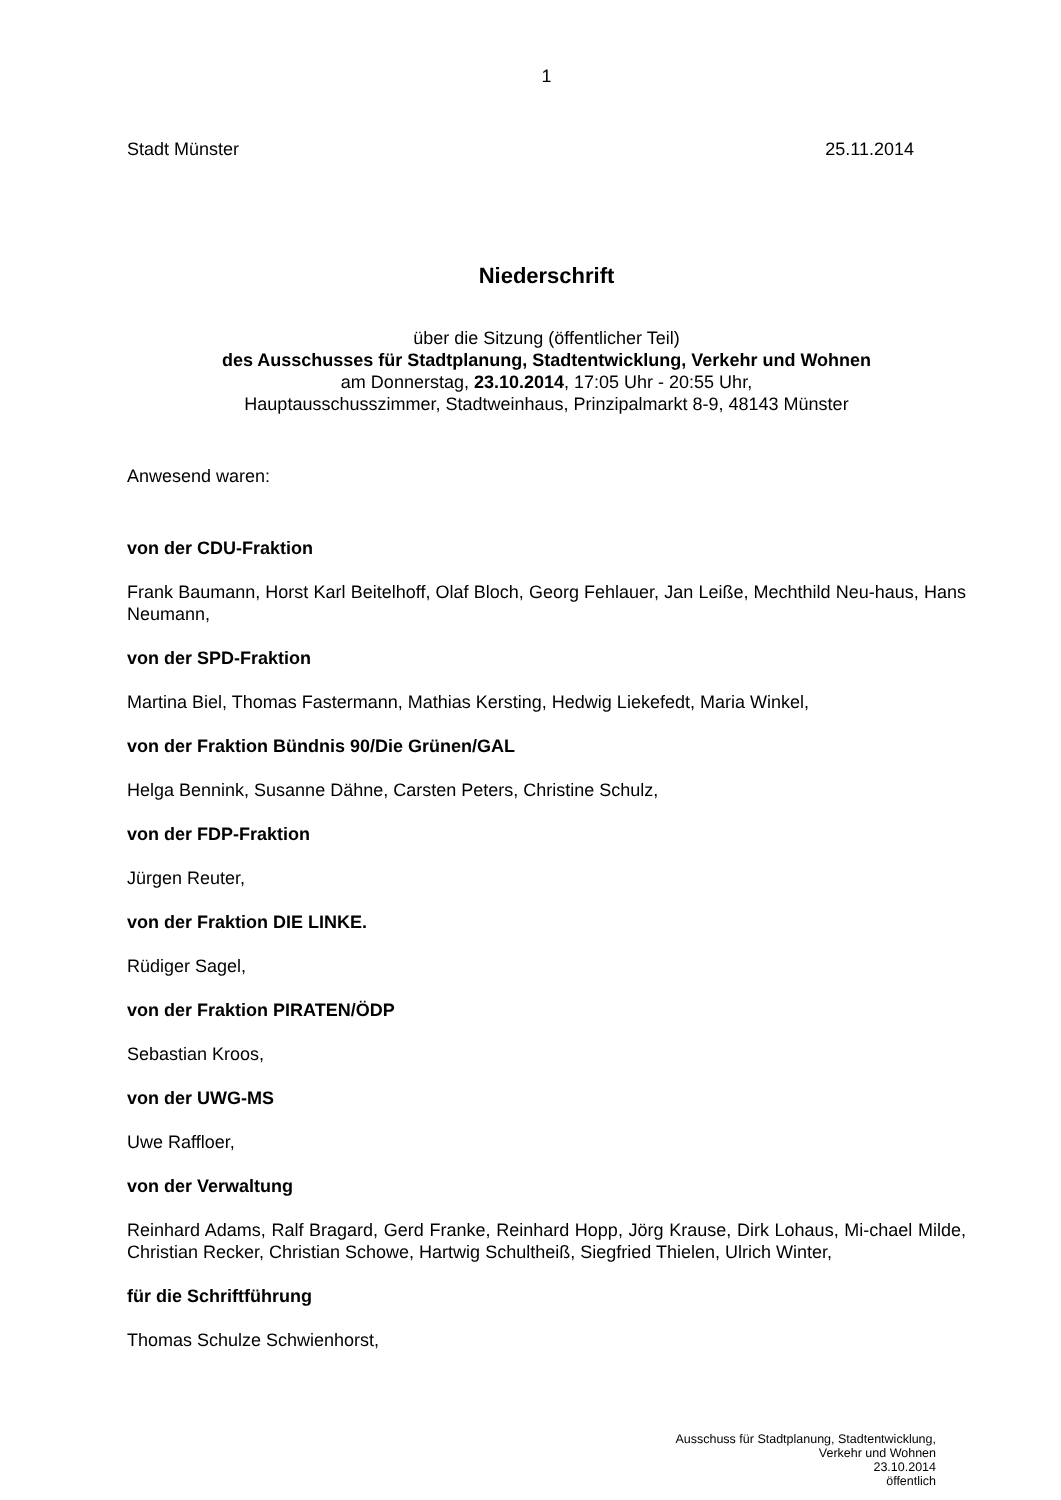1
Stadt Münster 25.11.2014
Niederschrift
über die Sitzung (öffentlicher Teil)
des Ausschusses für Stadtplanung, Stadtentwicklung, Verkehr und Wohnen
am Donnerstag, 23.10.2014, 17:05 Uhr - 20:55 Uhr,
Hauptausschusszimmer, Stadtweinhaus, Prinzipalmarkt 8-9, 48143 Münster
Anwesend waren:
von der CDU-Fraktion
Frank Baumann, Horst Karl Beitelhoff, Olaf Bloch, Georg Fehlauer, Jan Leiße, Mechthild Neu-haus, Hans Neumann,
von der SPD-Fraktion
Martina Biel, Thomas Fastermann, Mathias Kersting, Hedwig Liekefedt, Maria Winkel,
von der Fraktion Bündnis 90/Die Grünen/GAL
Helga Bennink, Susanne Dähne, Carsten Peters, Christine Schulz,
von der FDP-Fraktion
Jürgen Reuter,
von der Fraktion DIE LINKE.
Rüdiger Sagel,
von der Fraktion PIRATEN/ÖDP
Sebastian Kroos,
von der UWG-MS
Uwe Raffloer,
von der Verwaltung
Reinhard Adams, Ralf Bragard, Gerd Franke, Reinhard Hopp, Jörg Krause, Dirk Lohaus, Mi-chael Milde, Christian Recker, Christian Schowe, Hartwig Schultheiß, Siegfried Thielen, Ulrich Winter,
für die Schriftführung
Thomas Schulze Schwienhorst,
Ausschuss für Stadtplanung, Stadtentwicklung,
Verkehr und Wohnen
23.10.2014
öffentlich